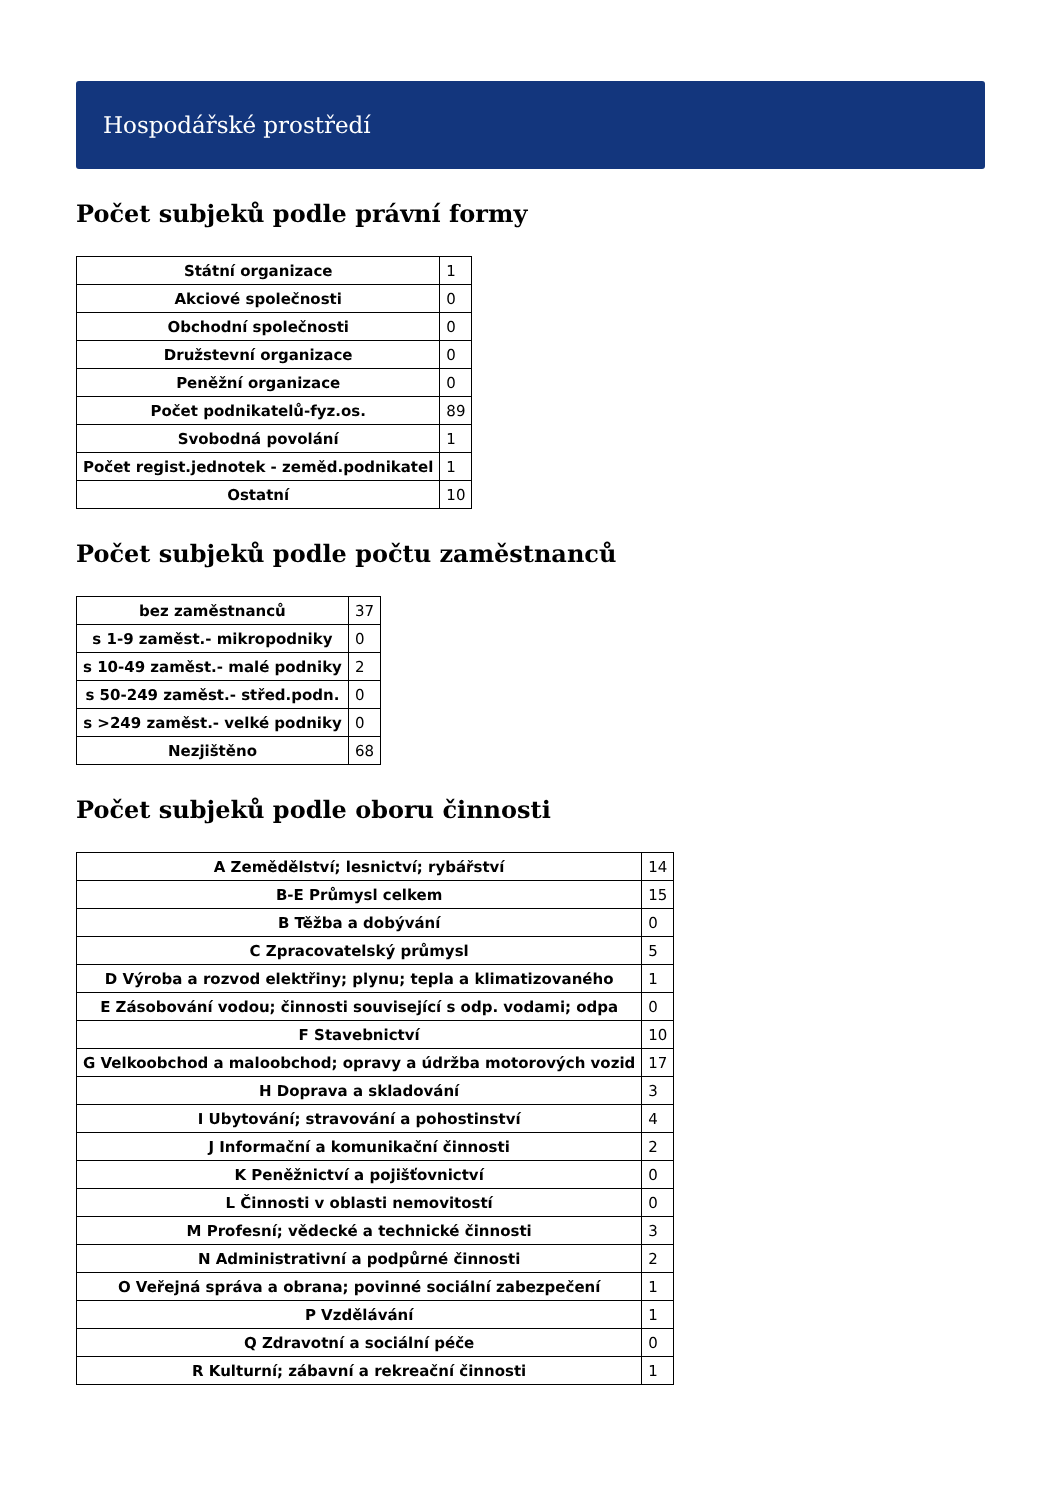Hospodářské prostředí
Počet subjeků podle právní formy
| Státní organizace | 1 |
| Akciové společnosti | 0 |
| Obchodní společnosti | 0 |
| Družstevní organizace | 0 |
| Peněžní organizace | 0 |
| Počet podnikatelů-fyz.os. | 89 |
| Svobodná povolání | 1 |
| Počet regist.jednotek - zeměd.podnikatel | 1 |
| Ostatní | 10 |
Počet subjeků podle počtu zaměstnanců
| bez zaměstnanců | 37 |
| s 1-9 zaměst.- mikropodniky | 0 |
| s 10-49 zaměst.- malé podniky | 2 |
| s 50-249 zaměst.- střed.podn. | 0 |
| s >249 zaměst.- velké podniky | 0 |
| Nezjištěno | 68 |
Počet subjeků podle oboru činnosti
| A Zemědělství; lesnictví; rybářství | 14 |
| B-E Průmysl celkem | 15 |
| B Těžba a dobývání | 0 |
| C Zpracovatelský průmysl | 5 |
| D Výroba a rozvod elektřiny; plynu; tepla a klimatizovaného | 1 |
| E Zásobování vodou; činnosti související s odp. vodami; odpa | 0 |
| F Stavebnictví | 10 |
| G Velkoobchod a maloobchod; opravy a údržba motorových vozid | 17 |
| H Doprava a skladování | 3 |
| I Ubytování; stravování a pohostinství | 4 |
| J Informační a komunikační činnosti | 2 |
| K Peněžnictví a pojišťovnictví | 0 |
| L Činnosti v oblasti nemovitostí | 0 |
| M Profesní; vědecké a technické činnosti | 3 |
| N Administrativní a podpůrné činnosti | 2 |
| O Veřejná správa a obrana; povinné sociální zabezpečení | 1 |
| P Vzdělávání | 1 |
| Q Zdravotní a sociální péče | 0 |
| R Kulturní; zábavní a rekreační činnosti | 1 |